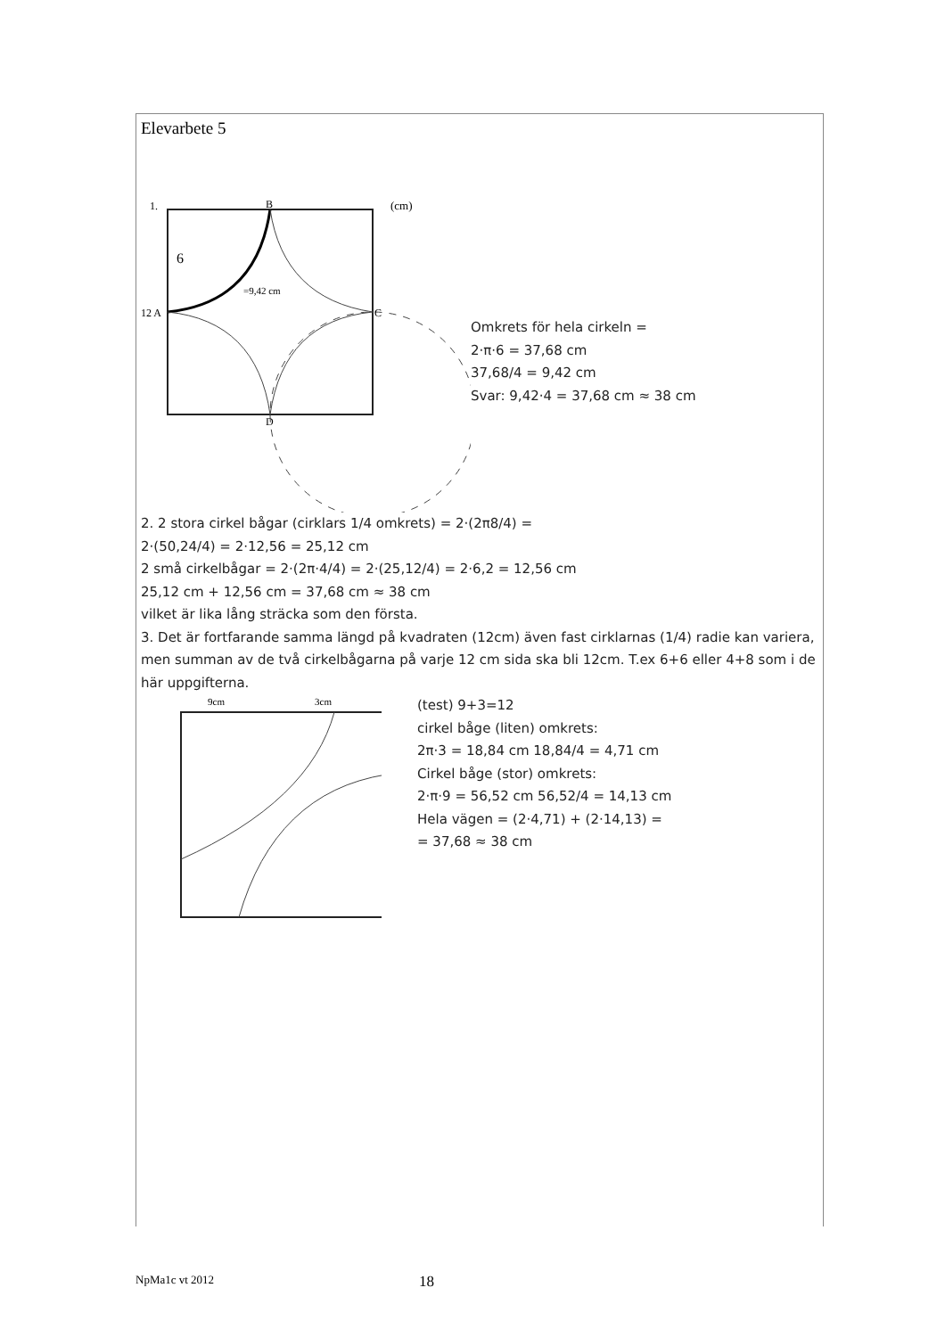Elevarbete 5
1.
6
B
12 A
C
D
=9,42 cm
(cm)
Omkrets för hela cirkeln =
2·π·6 = 37,68 cm
37,68/4 = 9,42 cm
Svar: 9,42·4 = 37,68 cm ≈ 38 cm
2. 2 stora cirkel bågar (cirklars 1/4 omkrets) = 2·(2π8/4) =
2·(50,24/4) = 2·12,56 = 25,12 cm
2 små cirkelbågar = 2·(2π·4/4) = 2·(25,12/4) = 2·6,2 = 12,56 cm
25,12 cm + 12,56 cm = 37,68 cm ≈ 38 cm
vilket är lika lång sträcka som den första.
3. Det är fortfarande samma längd på kvadraten (12cm) även fast cirklarnas (1/4) radie kan variera, men summan av de två cirkelbågarna på varje 12 cm sida ska bli 12cm. T.ex 6+6 eller 4+8 som i de här uppgifterna.
9cm
3cm
(test) 9+3=12
cirkel båge (liten) omkrets:
2π·3 = 18,84 cm 18,84/4 = 4,71 cm
Cirkel båge (stor) omkrets:
2·π·9 = 56,52 cm 56,52/4 = 14,13 cm
Hela vägen = (2·4,71) + (2·14,13) =
= 37,68 ≈ 38 cm
NpMa1c vt 2012 18